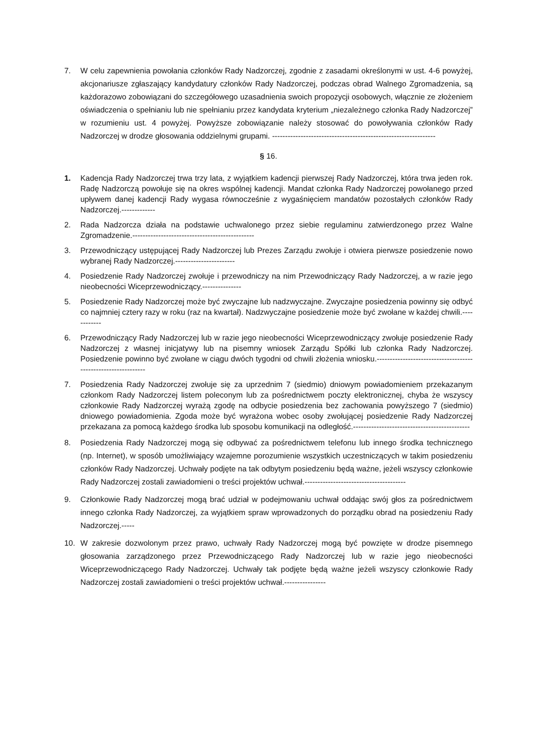7. W celu zapewnienia powołania członków Rady Nadzorczej, zgodnie z zasadami określonymi w ust. 4-6 powyżej, akcjonariusze zgłaszający kandydatury członków Rady Nadzorczej, podczas obrad Walnego Zgromadzenia, są każdorazowo zobowiązani do szczegółowego uzasadnienia swoich propozycji osobowych, włącznie ze złożeniem oświadczenia o spełnianiu lub nie spełnianiu przez kandydata kryterium „niezależnego członka Rady Nadzorczej” w rozumieniu ust. 4 powyżej. Powyższe zobowiązanie należy stosować do powoływania członków Rady Nadzorczej w drodze głosowania oddzielnymi grupami. ---------------------------------------------------------------
§ 16.
1. Kadencja Rady Nadzorczej trwa trzy lata, z wyjątkiem kadencji pierwszej Rady Nadzorczej, która trwa jeden rok. Radę Nadzorczą powołuje się na okres wspólnej kadencji. Mandat członka Rady Nadzorczej powołanego przed upływem danej kadencji Rady wygasa równocześnie z wygaśnięciem mandatów pozostałych członków Rady Nadzorczej.-------------
2. Rada Nadzorcza działa na podstawie uchwalonego przez siebie regulaminu zatwierdzonego przez Walne Zgromadzenie.-----------------------------------------------
3. Przewodniczący ustępującej Rady Nadzorczej lub Prezes Zarządu zwołuje i otwiera pierwsze posiedzenie nowo wybranej Rady Nadzorczej.-----------------------
4. Posiedzenie Rady Nadzorczej zwołuje i przewodniczy na nim Przewodniczący Rady Nadzorczej, a w razie jego nieobecności Wiceprzewodniczący.---------------
5. Posiedzenie Rady Nadzorczej może być zwyczajne lub nadzwyczajne. Zwyczajne posiedzenia powinny się odbyć co najmniej cztery razy w roku (raz na kwartał). Nadzwyczajne posiedzenie może być zwołane w każdej chwili.------------
6. Przewodniczący Rady Nadzorczej lub w razie jego nieobecności Wiceprzewodniczący zwołuje posiedzenie Rady Nadzorczej z własnej inicjatywy lub na pisemny wniosek Zarządu Spółki lub członka Rady Nadzorczej. Posiedzenie powinno być zwołane w ciągu dwóch tygodni od chwili złożenia wniosku.--------------------------------------------------------------
7. Posiedzenia Rady Nadzorczej zwołuje się za uprzednim 7 (siedmio) dniowym powiadomieniem przekazanym członkom Rady Nadzorczej listem poleconym lub za pośrednictwem poczty elektronicznej, chyba że wszyscy członkowie Rady Nadzorczej wyrażą zgodę na odbycie posiedzenia bez zachowania powyższego 7 (siedmio) dniowego powiadomienia. Zgoda może być wyrażona wobec osoby zwołującej posiedzenie Rady Nadzorczej przekazana za pomocą każdego środka lub sposobu komunikacji na odległość.---------------------------------------------
8. Posiedzenia Rady Nadzorczej mogą się odbywać za pośrednictwem telefonu lub innego środka technicznego (np. Internet), w sposób umożliwiający wzajemne porozumienie wszystkich uczestniczących w takim posiedzeniu członków Rady Nadzorczej. Uchwały podjęte na tak odbytym posiedzeniu będą ważne, jeżeli wszyscy członkowie Rady Nadzorczej zostali zawiadomieni o treści projektów uchwał.---------------------------------------
9. Członkowie Rady Nadzorczej mogą brać udział w podejmowaniu uchwał oddając swój głos za pośrednictwem innego członka Rady Nadzorczej, za wyjątkiem spraw wprowadzonych do porządku obrad na posiedzeniu Rady Nadzorczej.-----
10. W zakresie dozwolonym przez prawo, uchwały Rady Nadzorczej mogą być powzięte w drodze pisemnego głosowania zarządzonego przez Przewodniczącego Rady Nadzorczej lub w razie jego nieobecności Wiceprzewodniczącego Rady Nadzorczej. Uchwały tak podjęte będą ważne jeżeli wszyscy członkowie Rady Nadzorczej zostali zawiadomieni o treści projektów uchwał.----------------